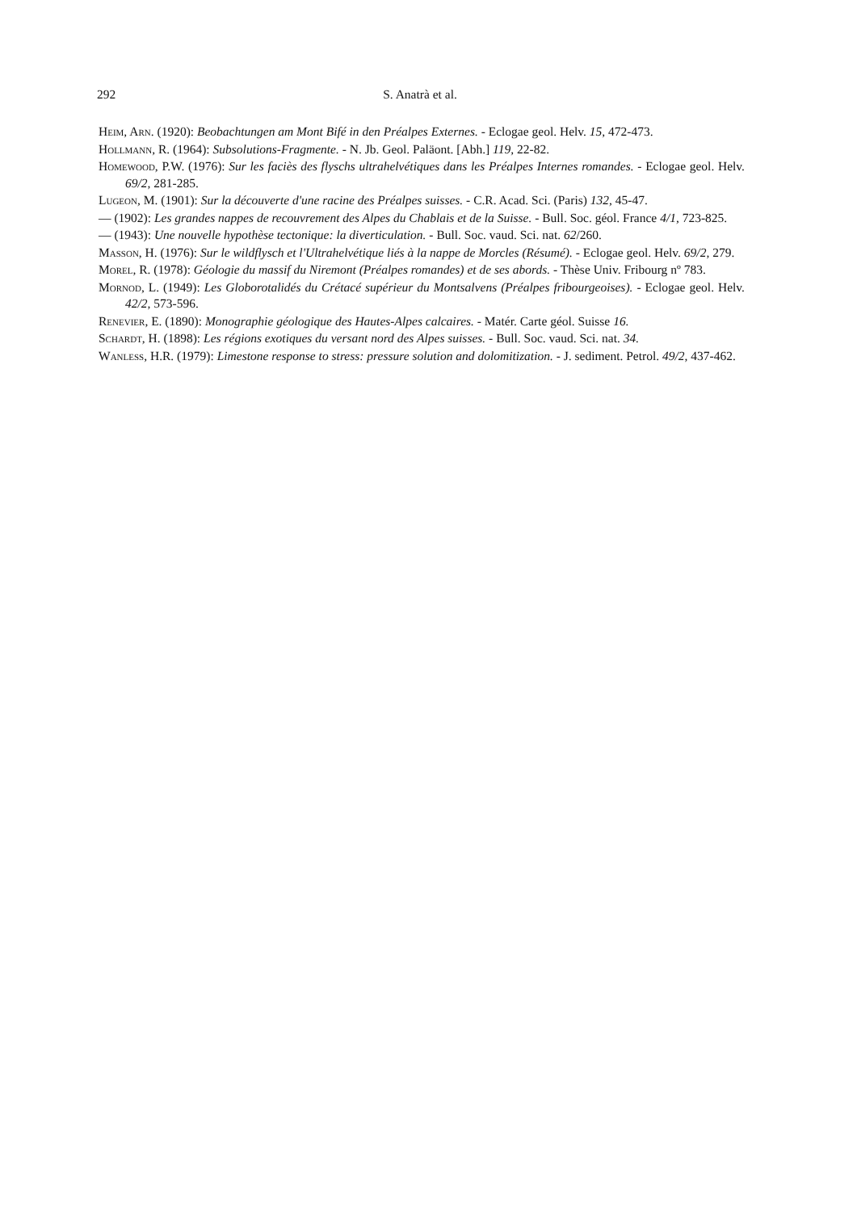292 S. Anatrà et al.
Heim, Arn. (1920): Beobachtungen am Mont Bifé in den Préalpes Externes. - Eclogae geol. Helv. 15, 472-473.
Hollmann, R. (1964): Subsolutions-Fragmente. - N. Jb. Geol. Paläont. [Abh.] 119, 22-82.
Homewood, P.W. (1976): Sur les faciès des flyschs ultrahelvétiques dans les Préalpes Internes romandes. - Eclogae geol. Helv. 69/2, 281-285.
Lugeon, M. (1901): Sur la découverte d'une racine des Préalpes suisses. - C.R. Acad. Sci. (Paris) 132, 45-47.
— (1902): Les grandes nappes de recouvrement des Alpes du Chablais et de la Suisse. - Bull. Soc. géol. France 4/1, 723-825.
— (1943): Une nouvelle hypothèse tectonique: la diverticulation. - Bull. Soc. vaud. Sci. nat. 62/260.
Masson, H. (1976): Sur le wildflysch et l'Ultrahelvétique liés à la nappe de Morcles (Résumé). - Eclogae geol. Helv. 69/2, 279.
Morel, R. (1978): Géologie du massif du Niremont (Préalpes romandes) et de ses abords. - Thèse Univ. Fribourg nº 783.
Mornod, L. (1949): Les Globorotalidés du Crétacé supérieur du Montsalvens (Préalpes fribourgeoises). - Eclogae geol. Helv. 42/2, 573-596.
Renevier, E. (1890): Monographie géologique des Hautes-Alpes calcaires. - Matér. Carte géol. Suisse 16.
Schardt, H. (1898): Les régions exotiques du versant nord des Alpes suisses. - Bull. Soc. vaud. Sci. nat. 34.
Wanless, H.R. (1979): Limestone response to stress: pressure solution and dolomitization. - J. sediment. Petrol. 49/2, 437-462.